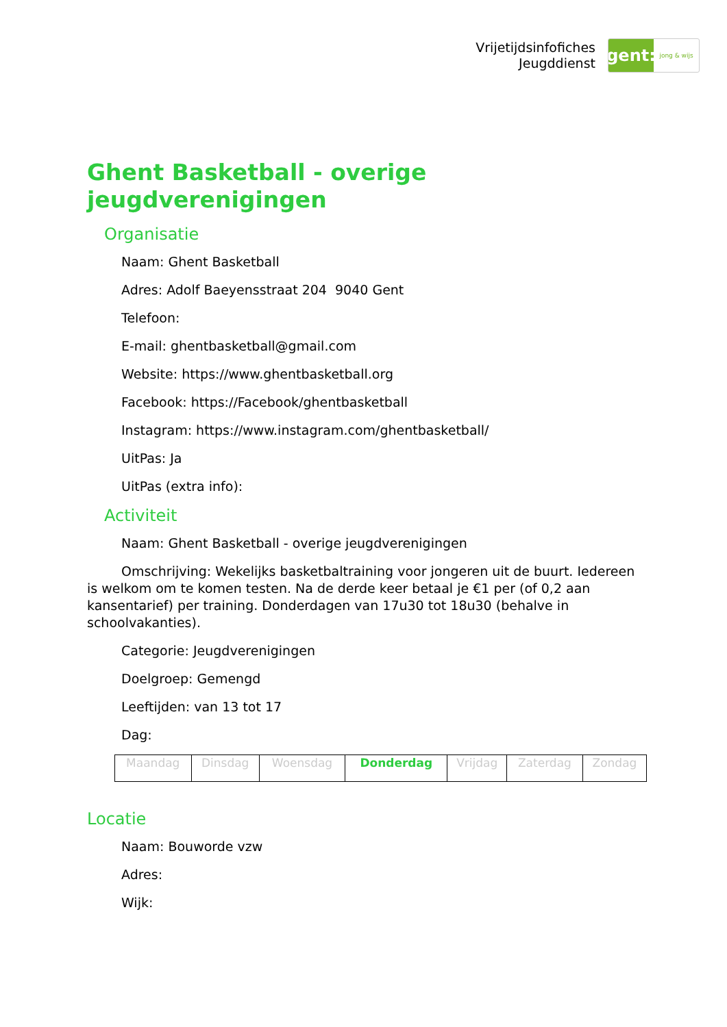Vrijetijdsinfofiches
Jeugddienst
gent:
jong & wijs
Ghent Basketball - overige jeugdverenigingen
Organisatie
Naam: Ghent Basketball
Adres: Adolf Baeyensstraat 204 9040 Gent
Telefoon:
E-mail: ghentbasketball@gmail.com
Website: https://www.ghentbasketball.org
Facebook: https://Facebook/ghentbasketball
Instagram: https://www.instagram.com/ghentbasketball/
UitPas: Ja
UitPas (extra info):
Activiteit
Naam: Ghent Basketball - overige jeugdverenigingen
Omschrijving: Wekelijks basketbaltraining voor jongeren uit de buurt. Iedereen is welkom om te komen testen. Na de derde keer betaal je €1 per (of 0,2 aan kansentarief) per training. Donderdagen van 17u30 tot 18u30 (behalve in schoolvakanties).
Categorie: Jeugdverenigingen
Doelgroep: Gemengd
Leeftijden: van 13 tot 17
Dag:
| Maandag | Dinsdag | Woensdag | Donderdag | Vrijdag | Zaterdag | Zondag |
Locatie
Naam: Bouworde vzw
Adres:
Wijk: